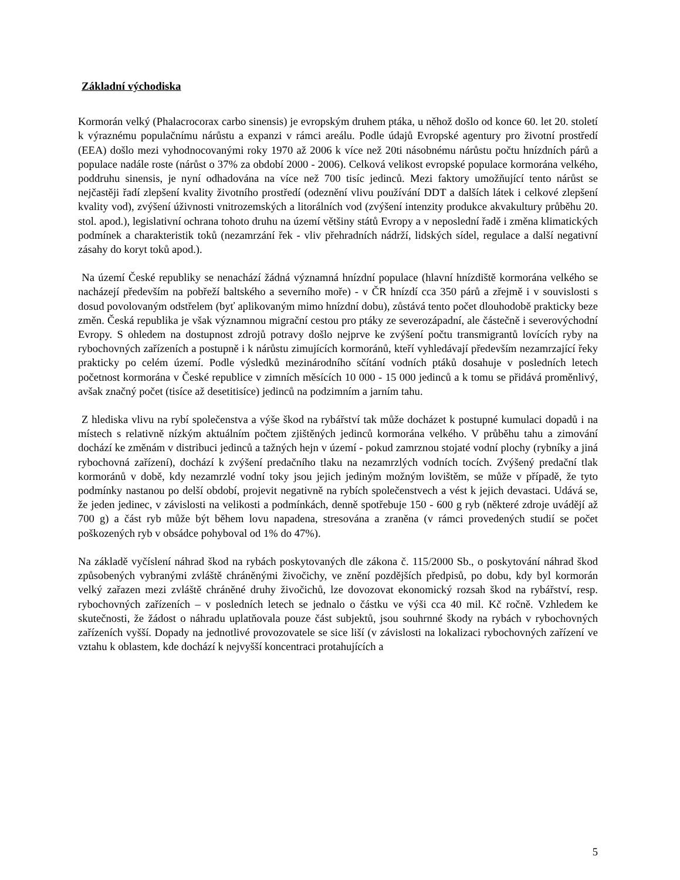Základní východiska
Kormorán velký (Phalacrocorax carbo sinensis) je evropským druhem ptáka, u něhož došlo od konce 60. let 20. století k výraznému populačnímu nárůstu a expanzi v rámci areálu. Podle údajů Evropské agentury pro životní prostředí (EEA) došlo mezi vyhodnocovanými roky 1970 až 2006 k více než 20ti násobnému nárůstu počtu hnízdních párů a populace nadále roste (nárůst o 37% za období 2000 - 2006). Celková velikost evropské populace kormorána velkého, poddruhu sinensis, je nyní odhadována na více než 700 tisíc jedinců. Mezi faktory umožňující tento nárůst se nejčastěji řadí zlepšení kvality životního prostředí (odeznění vlivu používání DDT a dalších látek i celkové zlepšení kvality vod), zvýšení úživnosti vnitrozemských a litorálních vod (zvýšení intenzity produkce akvakultury průběhu 20. stol. apod.), legislativní ochrana tohoto druhu na území většiny států Evropy a v neposlední řadě i změna klimatických podmínek a charakteristik toků (nezamrzání řek - vliv přehradních nádrží, lidských sídel, regulace a další negativní zásahy do koryt toků apod.).
Na území České republiky se nenachází žádná významná hnízdní populace (hlavní hnízdiště kormorána velkého se nacházejí především na pobřeží baltského a severního moře) - v ČR hnízdí cca 350 párů a zřejmě i v souvislosti s dosud povolovaným odstřelem (byť aplikovaným mimo hnízdní dobu), zůstává tento počet dlouhodobě prakticky beze změn. Česká republika je však významnou migrační cestou pro ptáky ze severozápadní, ale částečně i severovýchodní Evropy. S ohledem na dostupnost zdrojů potravy došlo nejprve ke zvýšení počtu transmigrantů lovících ryby na rybochovných zařízeních a postupně i k nárůstu zimujících kormoránů, kteří vyhledávají především nezamrzající řeky prakticky po celém území. Podle výsledků mezinárodního sčítání vodních ptáků dosahuje v posledních letech početnost kormorána v České republice v zimních měsících 10 000 - 15 000 jedinců a k tomu se přidává proměnlivý, avšak značný počet (tisíce až desetitisíce) jedinců na podzimním a jarním tahu.
Z hlediska vlivu na rybí společenstva a výše škod na rybářství tak může docházet k postupné kumulaci dopadů i na místech s relativně nízkým aktuálním počtem zjištěných jedinců kormorána velkého. V průběhu tahu a zimování dochází ke změnám v distribuci jedinců a tažných hejn v území - pokud zamrznou stojaté vodní plochy (rybníky a jiná rybochovná zařízení), dochází k zvýšení predačního tlaku na nezamrzlých vodních tocích. Zvýšený predační tlak kormoránů v době, kdy nezamrzlé vodní toky jsou jejich jediným možným lovištěm, se může v případě, že tyto podmínky nastanou po delší období, projevit negativně na rybích společenstvech a vést k jejich devastaci. Udává se, že jeden jedinec, v závislosti na velikosti a podmínkách, denně spotřebuje 150 - 600 g ryb (některé zdroje uvádějí až 700 g) a část ryb může být během lovu napadena, stresována a zraněna (v rámci provedených studií se počet poškozených ryb v obsádce pohyboval od 1% do 47%).
Na základě vyčíslení náhrad škod na rybách poskytovaných dle zákona č. 115/2000 Sb., o poskytování náhrad škod způsobených vybranými zvláště chráněnými živočichy, ve znění pozdějších předpisů, po dobu, kdy byl kormorán velký zařazen mezi zvláště chráněné druhy živočichů, lze dovozovat ekonomický rozsah škod na rybářství, resp. rybochovných zařízeních – v posledních letech se jednalo o částku ve výši cca 40 mil. Kč ročně. Vzhledem ke skutečnosti, že žádost o náhradu uplatňovala pouze část subjektů, jsou souhrnné škody na rybách v rybochovných zařízeních vyšší. Dopady na jednotlivé provozovatele se sice liší (v závislosti na lokalizaci rybochovných zařízení ve vztahu k oblastem, kde dochází k nejvyšší koncentraci protahujících a
5